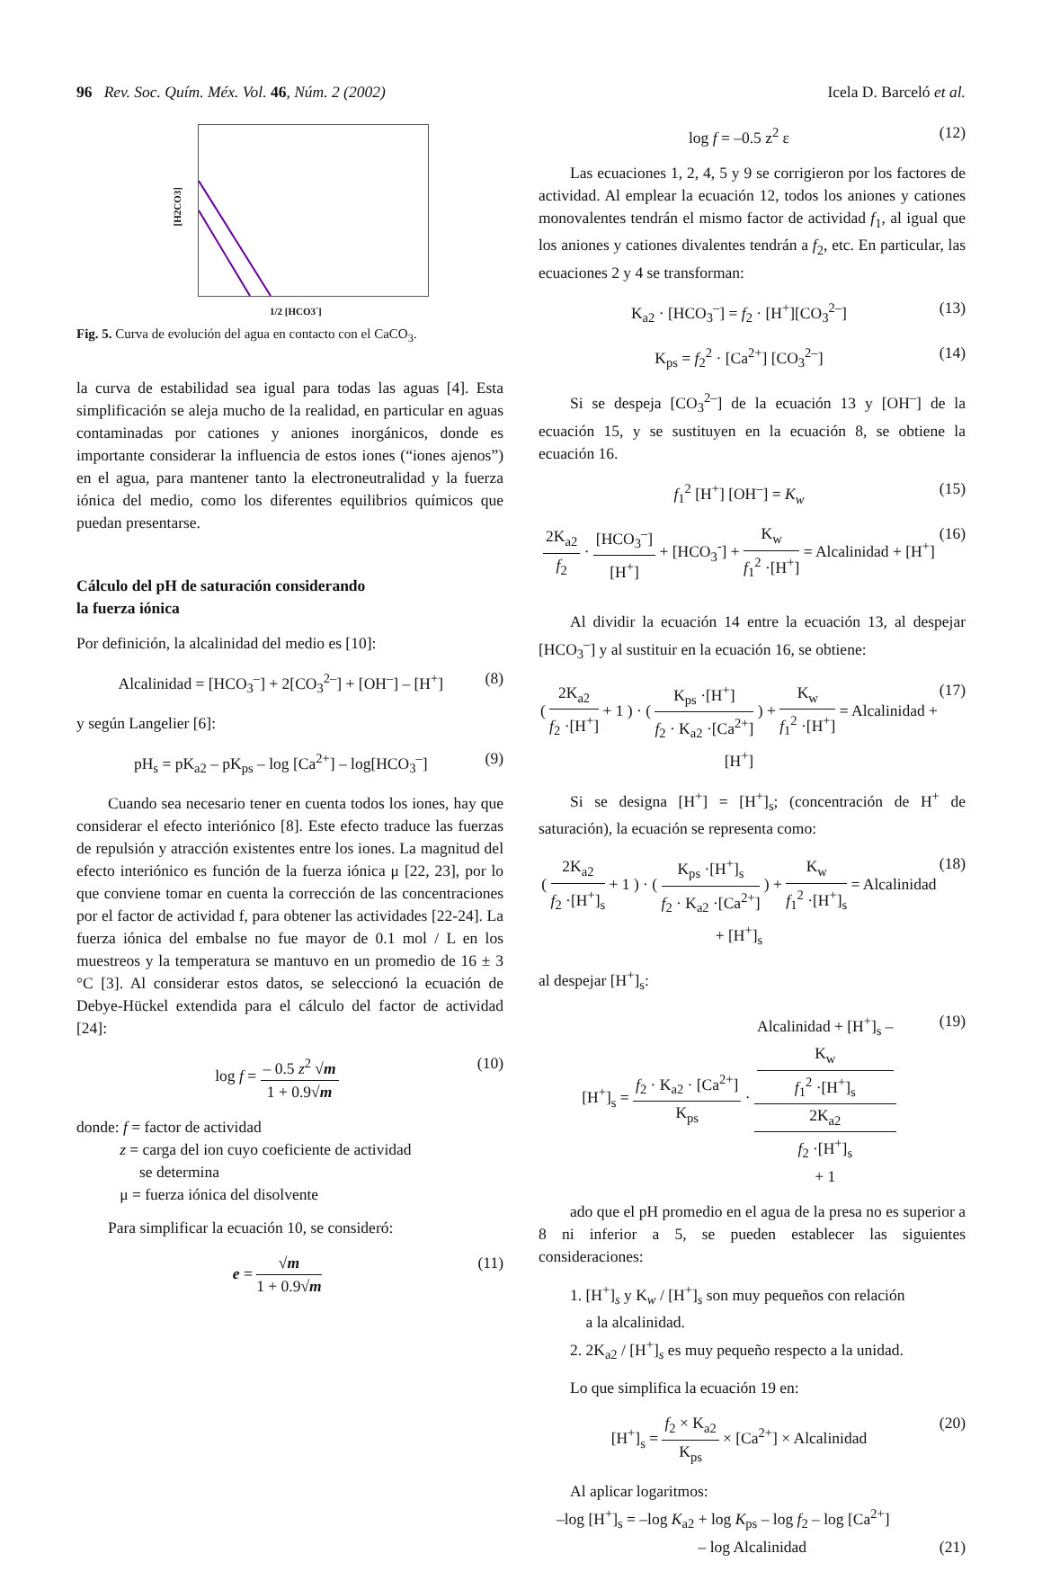96 Rev. Soc. Quím. Méx. Vol. 46, Núm. 2 (2002) Icela D. Barceló et al.
[H2CO3]
1/2 [HCO3<sup>-</sup>]
Fig. 5. Curva de evolución del agua en contacto con el CaCO<sub>3</sub>.
la curva de estabilidad sea igual para todas las aguas [4]. Esta simplificación se aleja mucho de la realidad, en particular en aguas contaminadas por cationes y aniones inorgánicos, donde es importante considerar la influencia de estos iones (“iones ajenos”) en el agua, para mantener tanto la electroneutralidad y la fuerza iónica del medio, como los diferentes equilibrios químicos que puedan presentarse.
Cálculo del pH de saturación considerando
la fuerza iónica
Por definición, la alcalinidad del medio es [10]:
Alcalinidad = [HCO<sub>3</sub><sup>–</sup>] + 2[CO<sub>3</sub><sup>2–</sup>] + [OH<sup>–</sup>] – [H<sup>+</sup>] (8)
y según Langelier [6]:
pH<sub>s</sub> = pK<sub>a2</sub> – pK<sub>ps</sub> – log [Ca<sup>2+</sup>] – log[HCO<sub>3</sub><sup>–</sup>] (9)
Cuando sea necesario tener en cuenta todos los iones, hay que considerar el efecto interiónico [8]. Este efecto traduce las fuerzas de repulsión y atracción existentes entre los iones. La magnitud del efecto interiónico es función de la fuerza iónica μ [22, 23], por lo que conviene tomar en cuenta la corrección de las concentraciones por el factor de actividad f, para obtener las actividades [22-24]. La fuerza iónica del embalse no fue mayor de 0.1 mol / L en los muestreos y la temperatura se mantuvo en un promedio de 16 ± 3 °C [3]. Al considerar estos datos, se seleccionó la ecuación de Debye-Hückel extendida para el cálculo del factor de actividad [24]:
log f = – 0.5 z<sup>2</sup> √m 1 + 0.9√m (10)
donde: f = factor de actividad
z = carga del ion cuyo coeficiente de actividad
se determina
μ = fuerza iónica del disolvente
Para simplificar la ecuación 10, se consideró:
e = √m 1 + 0.9√m (11)
log f = –0.5 z<sup>2</sup> ε (12)
Las ecuaciones 1, 2, 4, 5 y 9 se corrigieron por los factores de actividad. Al emplear la ecuación 12, todos los aniones y cationes monovalentes tendrán el mismo factor de actividad f<sub>1</sub>, al igual que los aniones y cationes divalentes tendrán a f<sub>2</sub>, etc. En particular, las ecuaciones 2 y 4 se transforman:
K<sub>a2</sub> · [HCO<sub>3</sub><sup>–</sup>] = f<sub>2</sub> · [H<sup>+</sup>][CO<sub>3</sub><sup>2–</sup>] (13)
K<sub>ps</sub> = f<sub>2</sub><sup>2</sup> · [Ca<sup>2+</sup>] [CO<sub>3</sub><sup>2–</sup>] (14)
Si se despeja [CO<sub>3</sub><sup>2–</sup>] de la ecuación 13 y [OH<sup>–</sup>] de la ecuación 15, y se sustituyen en la ecuación 8, se obtiene la ecuación 16.
f<sub>1</sub><sup>2</sup> [H<sup>+</sup>] [OH<sup>–</sup>] = K<sub>w</sub> (15)
2K<sub>a2</sub> f<sub>2</sub> · [HCO<sub>3</sub><sup>–</sup>] [H<sup>+</sup>] + [HCO<sub>3</sub><sup>-</sup>] + K<sub>w</sub> f<sub>1</sub><sup>2</sup> ·[H<sup>+</sup>] = Alcalinidad + [H<sup>+</sup>] (16)
Al dividir la ecuación 14 entre la ecuación 13, al despejar [HCO<sub>3</sub><sup>–</sup>] y al sustituir en la ecuación 16, se obtiene:
( 2K<sub>a2</sub> f<sub>2</sub> ·[H<sup>+</sup>] + 1 ) · ( K<sub>ps</sub> ·[H<sup>+</sup>] f<sub>2</sub> · K<sub>a2</sub> ·[Ca<sup>2+</sup>] ) + K<sub>w</sub> f<sub>1</sub><sup>2</sup> ·[H<sup>+</sup>] = Alcalinidad + [H<sup>+</sup>] (17)
Si se designa [H<sup>+</sup>] = [H<sup>+</sup>]<sub>s</sub>; (concentración de H<sup>+</sup> de saturación), la ecuación se representa como:
( 2K<sub>a2</sub> f<sub>2</sub> ·[H<sup>+</sup>]<sub>s</sub> + 1 ) · ( K<sub>ps</sub> ·[H<sup>+</sup>]<sub>s</sub> f<sub>2</sub> · K<sub>a2</sub> ·[Ca<sup>2+</sup>] ) + K<sub>w</sub> f<sub>1</sub><sup>2</sup> ·[H<sup>+</sup>]<sub>s</sub> = Alcalinidad + [H<sup>+</sup>]<sub>s</sub> (18)
al despejar [H<sup>+</sup>]<sub>s</sub>:
[H<sup>+</sup>]<sub>s</sub> = f<sub>2</sub> · K<sub>a2</sub> · [Ca<sup>2+</sup>] K<sub>ps</sub> · Alcalinidad + [H<sup>+</sup>]<sub>s</sub> –
K<sub>w</sub>
f<sub>1</sub><sup>2</sup> ·[H<sup>+</sup>]<sub>s</sub> 2K<sub>a2</sub>
f<sub>2</sub> ·[H<sup>+</sup>]<sub>s</sub>
+ 1 (19)
ado que el pH promedio en el agua de la presa no es superior a 8 ni inferior a 5, se pueden establecer las siguientes consideraciones:
1. [H<sup>+</sup>]<sub>s</sub> y K<sub>w</sub> / [H<sup>+</sup>]<sub>s</sub> son muy pequeños con relación
a la alcalinidad.
2. 2K<sub>a2</sub> / [H<sup>+</sup>]<sub>s</sub> es muy pequeño respecto a la unidad.
Lo que simplifica la ecuación 19 en:
[H<sup>+</sup>]<sub>s</sub> = f<sub>2</sub> × K<sub>a2</sub> K<sub>ps</sub> × [Ca<sup>2+</sup>] × Alcalinidad (20)
Al aplicar logaritmos:
–log [H<sup>+</sup>]<sub>s</sub> = –log K<sub>a2</sub> + log K<sub>ps</sub> – log f<sub>2</sub> – log [Ca<sup>2+</sup>]
– log Alcalinidad (21)